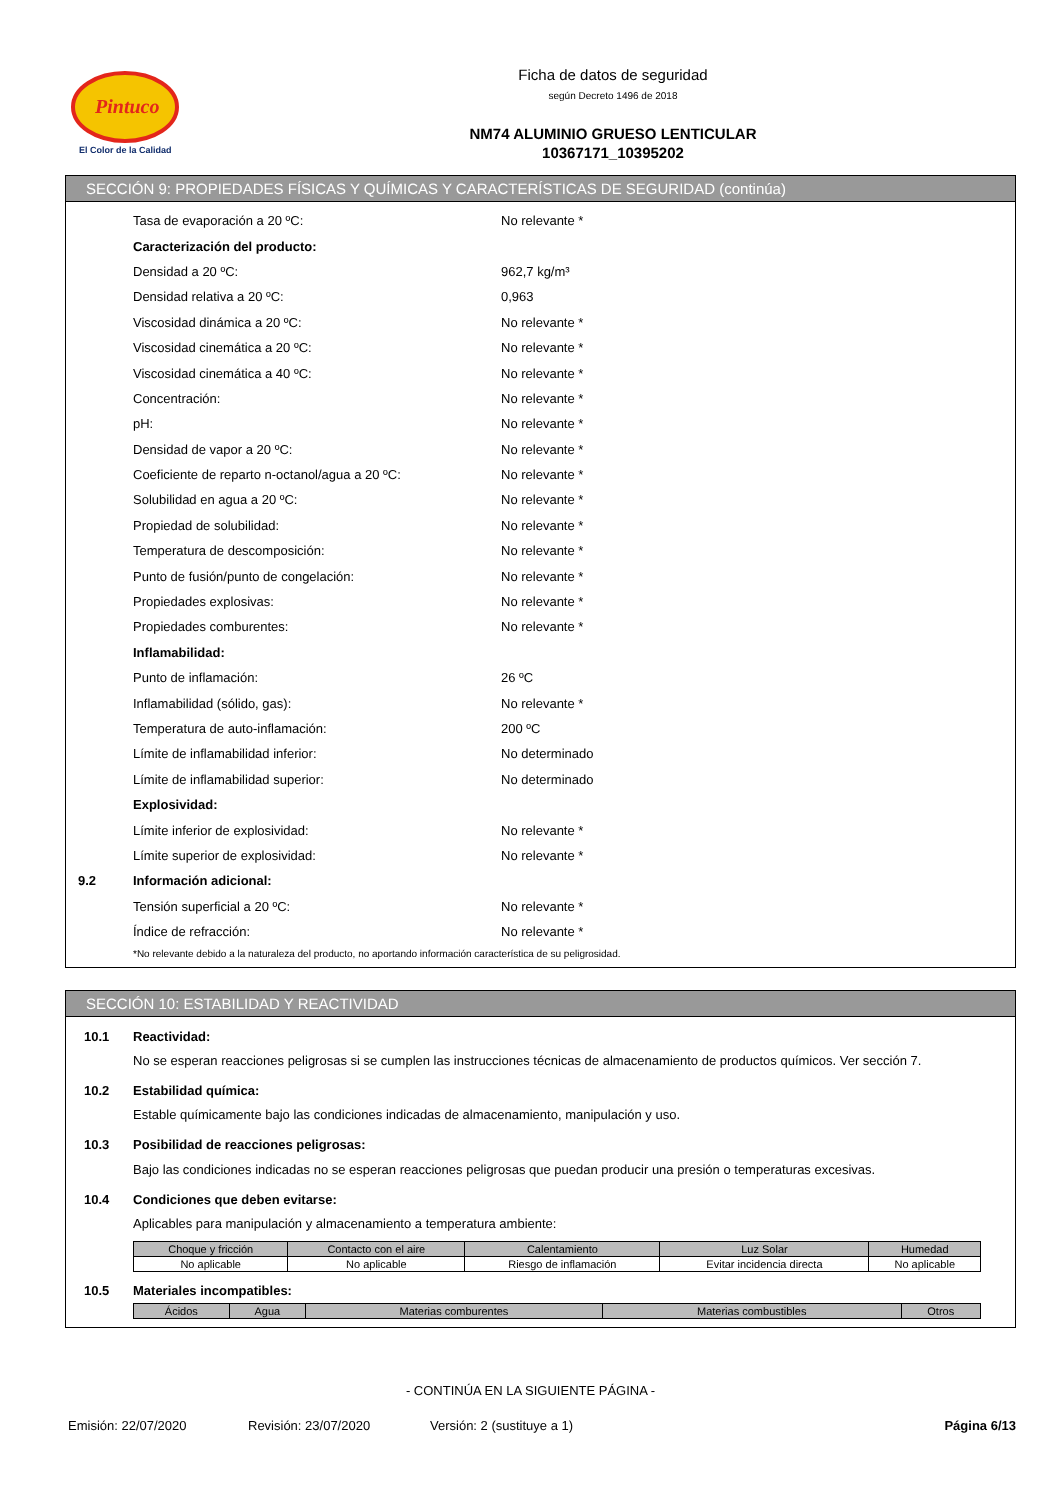Pintuco
El Color de la Calidad
Ficha de datos de seguridad
según Decreto 1496 de 2018
NM74 ALUMINIO GRUESO LENTICULAR
10367171_10395202
SECCIÓN 9: PROPIEDADES FÍSICAS Y QUÍMICAS Y CARACTERÍSTICAS DE SEGURIDAD (continúa)
Tasa de evaporación a 20 ºC: No relevante *
Caracterización del producto:
Densidad a 20 ºC: 962,7 kg/m³
Densidad relativa a 20 ºC: 0,963
Viscosidad dinámica a 20 ºC: No relevante *
Viscosidad cinemática a 20 ºC: No relevante *
Viscosidad cinemática a 40 ºC: No relevante *
Concentración: No relevante *
pH: No relevante *
Densidad de vapor a 20 ºC: No relevante *
Coeficiente de reparto n-octanol/agua a 20 ºC: No relevante *
Solubilidad en agua a 20 ºC: No relevante *
Propiedad de solubilidad: No relevante *
Temperatura de descomposición: No relevante *
Punto de fusión/punto de congelación: No relevante *
Propiedades explosivas: No relevante *
Propiedades comburentes: No relevante *
Inflamabilidad:
Punto de inflamación: 26 ºC
Inflamabilidad (sólido, gas): No relevante *
Temperatura de auto-inflamación: 200 ºC
Límite de inflamabilidad inferior: No determinado
Límite de inflamabilidad superior: No determinado
Explosividad:
Límite inferior de explosividad: No relevante *
Límite superior de explosividad: No relevante *
9.2 Información adicional:
Tensión superficial a 20 ºC: No relevante *
Índice de refracción: No relevante *
*No relevante debido a la naturaleza del producto, no aportando información característica de su peligrosidad.
SECCIÓN 10: ESTABILIDAD Y REACTIVIDAD
10.1 Reactividad:
No se esperan reacciones peligrosas si se cumplen las instrucciones técnicas de almacenamiento de productos químicos. Ver sección 7.
10.2 Estabilidad química:
Estable químicamente bajo las condiciones indicadas de almacenamiento, manipulación y uso.
10.3 Posibilidad de reacciones peligrosas:
Bajo las condiciones indicadas no se esperan reacciones peligrosas que puedan producir una presión o temperaturas excesivas.
10.4 Condiciones que deben evitarse:
Aplicables para manipulación y almacenamiento a temperatura ambiente:
| Choque y fricción | Contacto con el aire | Calentamiento | Luz Solar | Humedad |
| --- | --- | --- | --- | --- |
| No aplicable | No aplicable | Riesgo de inflamación | Evitar incidencia directa | No aplicable |
10.5 Materiales incompatibles:
| Ácidos | Agua | Materias comburentes | Materias combustibles | Otros |
| --- | --- | --- | --- | --- |
- CONTINÚA EN LA SIGUIENTE PÁGINA -
Emisión: 22/07/2020 Revisión: 23/07/2020 Versión: 2 (sustituye a 1) Página 6/13